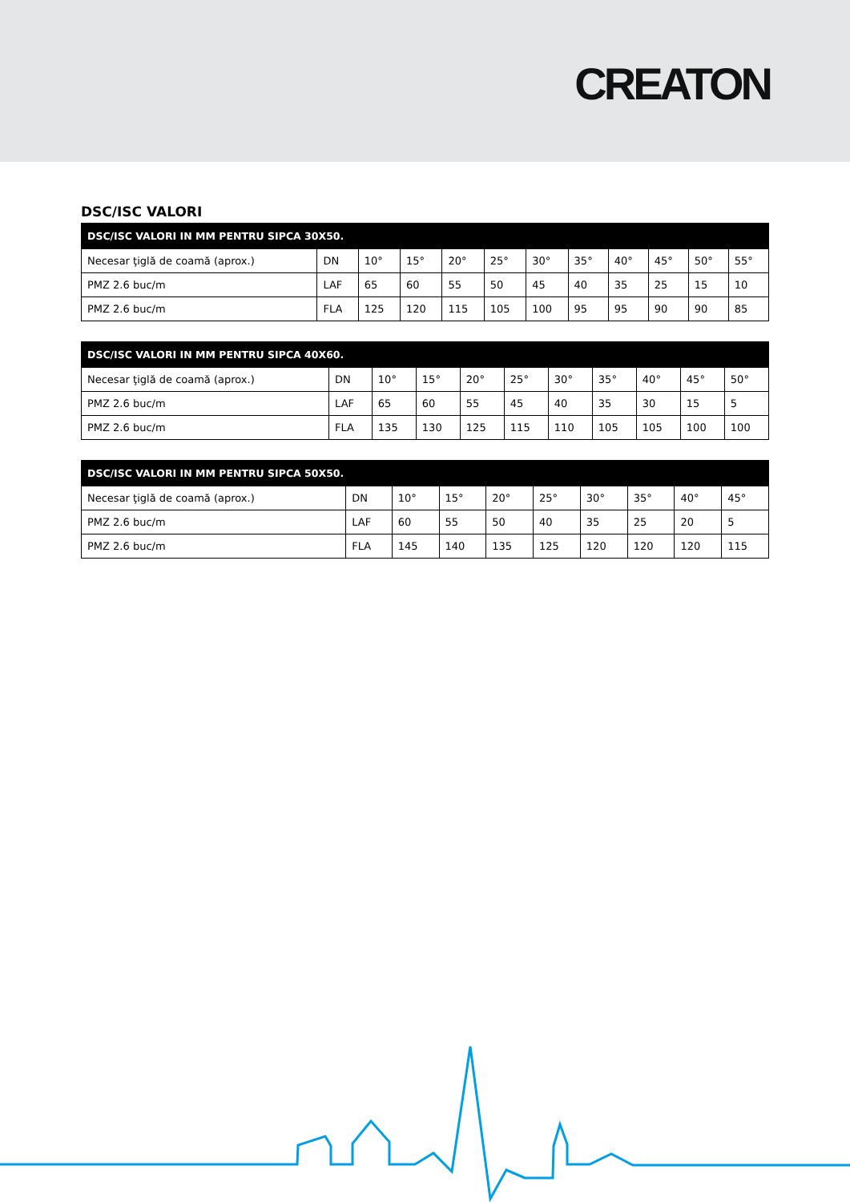CREATON
DSC/ISC VALORI
| DSC/ISC VALORI IN MM PENTRU SIPCA 30X50. | | | | | | | | | | | |
| --- | --- | --- | --- | --- | --- | --- | --- | --- | --- | --- | --- |
| Necesar ţiglă de coamă (aprox.) | DN | 10° | 15° | 20° | 25° | 30° | 35° | 40° | 45° | 50° | 55° |
| PMZ 2.6 buc/m | LAF | 65 | 60 | 55 | 50 | 45 | 40 | 35 | 25 | 15 | 10 |
| PMZ 2.6 buc/m | FLA | 125 | 120 | 115 | 105 | 100 | 95 | 95 | 90 | 90 | 85 |
| DSC/ISC VALORI IN MM PENTRU SIPCA 40X60. | | | | | | | | | | |
| --- | --- | --- | --- | --- | --- | --- | --- | --- | --- | --- |
| Necesar ţiglă de coamă (aprox.) | DN | 10° | 15° | 20° | 25° | 30° | 35° | 40° | 45° | 50° |
| PMZ 2.6 buc/m | LAF | 65 | 60 | 55 | 45 | 40 | 35 | 30 | 15 | 5 |
| PMZ 2.6 buc/m | FLA | 135 | 130 | 125 | 115 | 110 | 105 | 105 | 100 | 100 |
| DSC/ISC VALORI IN MM PENTRU SIPCA 50X50. | | | | | | | | | |
| --- | --- | --- | --- | --- | --- | --- | --- | --- | --- |
| Necesar ţiglă de coamă (aprox.) | DN | 10° | 15° | 20° | 25° | 30° | 35° | 40° | 45° |
| PMZ 2.6 buc/m | LAF | 60 | 55 | 50 | 40 | 35 | 25 | 20 | 5 |
| PMZ 2.6 buc/m | FLA | 145 | 140 | 135 | 125 | 120 | 120 | 120 | 115 |